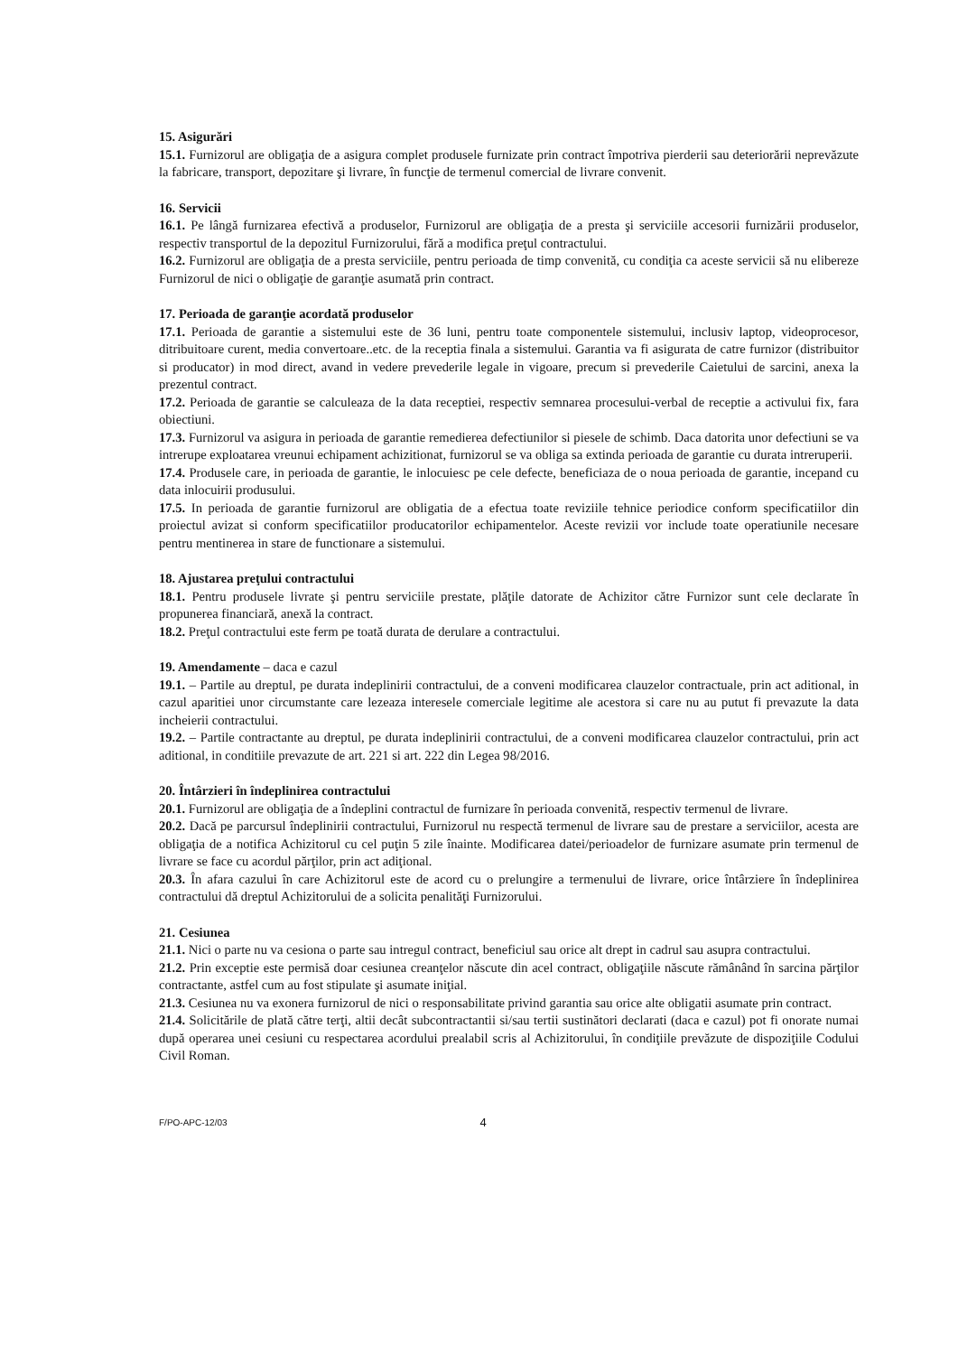15. Asigurări
15.1. Furnizorul are obligaţia de a asigura complet produsele furnizate prin contract împotriva pierderii sau deteriorării neprevăzute la fabricare, transport, depozitare şi livrare, în funcţie de termenul comercial de livrare convenit.
16. Servicii
16.1. Pe lângă furnizarea efectivă a produselor, Furnizorul are obligaţia de a presta şi serviciile accesorii furnizării produselor, respectiv transportul de la depozitul Furnizorului, fără a modifica preţul contractului.
16.2. Furnizorul are obligaţia de a presta serviciile, pentru perioada de timp convenită, cu condiţia ca aceste servicii să nu elibereze Furnizorul de nici o obligaţie de garanţie asumată prin contract.
17. Perioada de garanţie acordată produselor
17.1. Perioada de garantie a sistemului este de 36 luni, pentru toate componentele sistemului, inclusiv laptop, videoprocesor, ditribuitoare curent, media convertoare..etc. de la receptia finala a sistemului. Garantia va fi asigurata de catre furnizor (distribuitor si producator) in mod direct, avand in vedere prevederile legale in vigoare, precum si prevederile Caietului de sarcini, anexa la prezentul contract.
17.2. Perioada de garantie se calculeaza de la data receptiei, respectiv semnarea procesului-verbal de receptie a activului fix, fara obiectiuni.
17.3. Furnizorul va asigura in perioada de garantie remedierea defectiunilor si piesele de schimb. Daca datorita unor defectiuni se va intrerupe exploatarea vreunui echipament achizitionat, furnizorul se va obliga sa extinda perioada de garantie cu durata intreruperii.
17.4. Produsele care, in perioada de garantie, le inlocuiesc pe cele defecte, beneficiaza de o noua perioada de garantie, incepand cu data inlocuirii produsului.
17.5. In perioada de garantie furnizorul are obligatia de a efectua toate reviziile tehnice periodice conform specificatiilor din proiectul avizat si conform specificatiilor producatorilor echipamentelor. Aceste revizii vor include toate operatiunile necesare pentru mentinerea in stare de functionare a sistemului.
18. Ajustarea preţului contractului
18.1. Pentru produsele livrate şi pentru serviciile prestate, plăţile datorate de Achizitor către Furnizor sunt cele declarate în propunerea financiară, anexă la contract.
18.2. Preţul contractului este ferm pe toată durata de derulare a contractului.
19. Amendamente – daca e cazul
19.1. – Partile au dreptul, pe durata indeplinirii contractului, de a conveni modificarea clauzelor contractuale, prin act aditional, in cazul aparitiei unor circumstante care lezeaza interesele comerciale legitime ale acestora si care nu au putut fi prevazute la data incheierii contractului.
19.2. – Partile contractante au dreptul, pe durata indeplinirii contractului, de a conveni modificarea clauzelor contractului, prin act aditional, in conditiile prevazute de art. 221 si art. 222 din Legea 98/2016.
20. Întârzieri în îndeplinirea contractului
20.1. Furnizorul are obligaţia de a îndeplini contractul de furnizare în perioada convenită, respectiv termenul de livrare.
20.2. Dacă pe parcursul îndeplinirii contractului, Furnizorul nu respectă termenul de livrare sau de prestare a serviciilor, acesta are obligaţia de a notifica Achizitorul cu cel puţin 5 zile înainte. Modificarea datei/perioadelor de furnizare asumate prin termenul de livrare se face cu acordul părţilor, prin act adiţional.
20.3. În afara cazului în care Achizitorul este de acord cu o prelungire a termenului de livrare, orice întârziere în îndeplinirea contractului dă dreptul Achizitorului de a solicita penalităţi Furnizorului.
21. Cesiunea
21.1. Nici o parte nu va cesiona o parte sau intregul contract, beneficiul sau orice alt drept in cadrul sau asupra contractului.
21.2. Prin exceptie este permisă doar cesiunea creanţelor născute din acel contract, obligaţiile născute rămânând în sarcina părţilor contractante, astfel cum au fost stipulate şi asumate iniţial.
21.3. Cesiunea nu va exonera furnizorul de nici o responsabilitate privind garantia sau orice alte obligatii asumate prin contract.
21.4. Solicitările de plată către terţi, altii decât subcontractantii si/sau tertii sustinători declarati (daca e cazul) pot fi onorate numai după operarea unei cesiuni cu respectarea acordului prealabil scris al Achizitorului, în condiţiile prevăzute de dispoziţiile Codului Civil Roman.
F/PO-APC-12/03 4